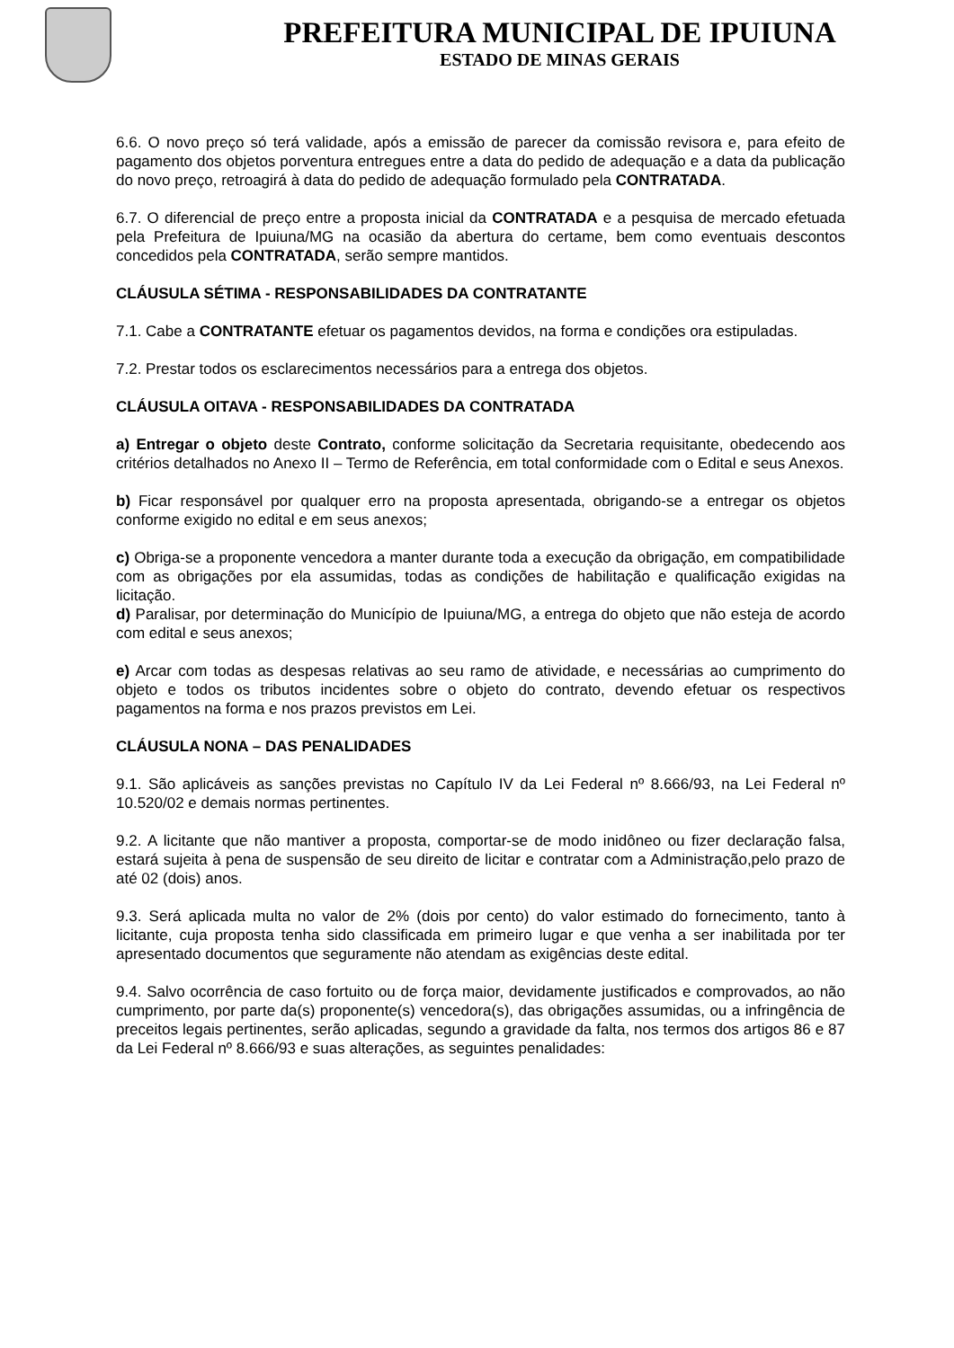PREFEITURA MUNICIPAL DE IPUIUNA
ESTADO DE MINAS GERAIS
6.6. O novo preço só terá validade, após a emissão de parecer da comissão revisora e, para efeito de pagamento dos objetos porventura entregues entre a data do pedido de adequação e a data da publicação do novo preço, retroagirá à data do pedido de adequação formulado pela CONTRATADA.
6.7. O diferencial de preço entre a proposta inicial da CONTRATADA e a pesquisa de mercado efetuada pela Prefeitura de Ipuiuna/MG na ocasião da abertura do certame, bem como eventuais descontos concedidos pela CONTRATADA, serão sempre mantidos.
CLÁUSULA SÉTIMA - RESPONSABILIDADES DA CONTRATANTE
7.1. Cabe a CONTRATANTE efetuar os pagamentos devidos, na forma e condições ora estipuladas.
7.2. Prestar todos os esclarecimentos necessários para a entrega dos objetos.
CLÁUSULA OITAVA - RESPONSABILIDADES DA CONTRATADA
a) Entregar o objeto deste Contrato, conforme solicitação da Secretaria requisitante, obedecendo aos critérios detalhados no Anexo II – Termo de Referência, em total conformidade com o Edital e seus Anexos.
b) Ficar responsável por qualquer erro na proposta apresentada, obrigando-se a entregar os objetos conforme exigido no edital e em seus anexos;
c) Obriga-se a proponente vencedora a manter durante toda a execução da obrigação, em compatibilidade com as obrigações por ela assumidas, todas as condições de habilitação e qualificação exigidas na licitação.
d) Paralisar, por determinação do Município de Ipuiuna/MG, a entrega do objeto que não esteja de acordo com edital e seus anexos;
e) Arcar com todas as despesas relativas ao seu ramo de atividade, e necessárias ao cumprimento do objeto e todos os tributos incidentes sobre o objeto do contrato, devendo efetuar os respectivos pagamentos na forma e nos prazos previstos em Lei.
CLÁUSULA NONA – DAS PENALIDADES
9.1. São aplicáveis as sanções previstas no Capítulo IV da Lei Federal nº 8.666/93, na Lei Federal nº 10.520/02 e demais normas pertinentes.
9.2. A licitante que não mantiver a proposta, comportar-se de modo inidôneo ou fizer declaração falsa, estará sujeita à pena de suspensão de seu direito de licitar e contratar com a Administração,pelo prazo de até 02 (dois) anos.
9.3. Será aplicada multa no valor de 2% (dois por cento) do valor estimado do fornecimento, tanto à licitante, cuja proposta tenha sido classificada em primeiro lugar e que venha a ser inabilitada por ter apresentado documentos que seguramente não atendam as exigências deste edital.
9.4. Salvo ocorrência de caso fortuito ou de força maior, devidamente justificados e comprovados, ao não cumprimento, por parte da(s) proponente(s) vencedora(s), das obrigações assumidas, ou a infringência de preceitos legais pertinentes, serão aplicadas, segundo a gravidade da falta, nos termos dos artigos 86 e 87 da Lei Federal nº 8.666/93 e suas alterações, as seguintes penalidades: